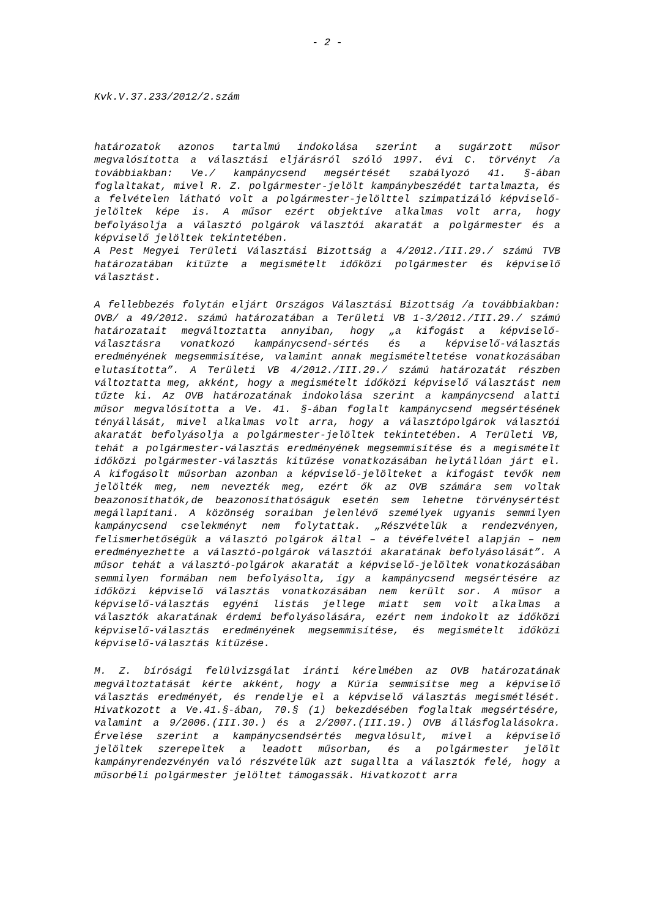- 2 -
Kvk.V.37.233/2012/2.szám
határozatok azonos tartalmú indokolása szerint a sugárzott műsor megvalósította a választási eljárásról szóló 1997. évi C. törvényt /a továbbiakban: Ve./ kampánycsend megsértését szabályozó 41. §-ában foglaltakat, mivel R. Z. polgármester-jelölt kampánybeszédét tartalmazta, és a felvételen látható volt a polgármester-jelölttel szimpatizáló képviselő-jelöltek képe is. A műsor ezért objektíve alkalmas volt arra, hogy befolyásolja a választó polgárok választói akaratát a polgármester és a képviselő jelöltek tekintetében.
A Pest Megyei Területi Választási Bizottság a 4/2012./III.29./ számú TVB határozatában kitűzte a megismételt időközi polgármester és képviselő választást.
A fellebbezés folytán eljárt Országos Választási Bizottság /a továbbiakban: OVB/ a 49/2012. számú határozatában a Területi VB 1-3/2012./III.29./ számú határozatait megváltoztatta annyiban, hogy „a kifogást a képviselő-választásra vonatkozó kampánycsend-sértés és a képviselő-választás eredményének megsemmisítése, valamint annak megismételtetése vonatkozásában elutasította”. A Területi VB 4/2012./III.29./ számú határozatát részben változtatta meg, akként, hogy a megismételt időközi képviselő választást nem tűzte ki. Az OVB határozatának indokolása szerint a kampánycsend alatti műsor megvalósította a Ve. 41. §-ában foglalt kampánycsend megsértésének tényállását, mivel alkalmas volt arra, hogy a választópolgárok választói akaratát befolyásolja a polgármester-jelöltek tekintetében. A Területi VB, tehát a polgármester-választás eredményének megsemmisítése és a megismételt időközi polgármester-választás kitűzése vonatkozásában helytállóan járt el. A kifogásolt műsorban azonban a képviselő-jelölteket a kifogást tevők nem jelölték meg, nem nevezték meg, ezért ők az OVB számára sem voltak beazonosíthatók,de beazonosíthatóságuk esetén sem lehetne törvénysértést megállapítani. A közönség soraiban jelenlévő személyek ugyanis semmilyen kampánycsend cselekményt nem folytattak. „Részvételük a rendezvényen, felismerhetőségük a választó polgárok által – a tévéfelvétel alapján – nem eredményezhette a választó-polgárok választói akaratának befolyásolását”. A műsor tehát a választó-polgárok akaratát a képviselő-jelöltek vonatkozásában semmilyen formában nem befolyásolta, így a kampánycsend megsértésére az időközi képviselő választás vonatkozásában nem került sor. A műsor a képviselő-választás egyéni listás jellege miatt sem volt alkalmas a választók akaratának érdemi befolyásolására, ezért nem indokolt az időközi képviselő-választás eredményének megsemmisítése, és megismételt időközi képviselő-választás kitűzése.
M. Z. bírósági felülvizsgálat iránti kérelmében az OVB határozatának megváltoztatását kérte akként, hogy a Kúria semmisítse meg a képviselő választás eredményét, és rendelje el a képviselő választás megismétlését. Hivatkozott a Ve.41.§-ában, 70.§ (1) bekezdésében foglaltak megsértésére, valamint a 9/2006.(III.30.) és a 2/2007.(III.19.) OVB állásfoglalásokra. Érvelése szerint a kampánycsendsértés megvalósult, mivel a képviselő jelöltek szerepeltek a leadott műsorban, és a polgármester jelölt kampányrendezvényén való részvételük azt sugallta a választók felé, hogy a műsorbéli polgármester jelöltet támogassák. Hivatkozott arra